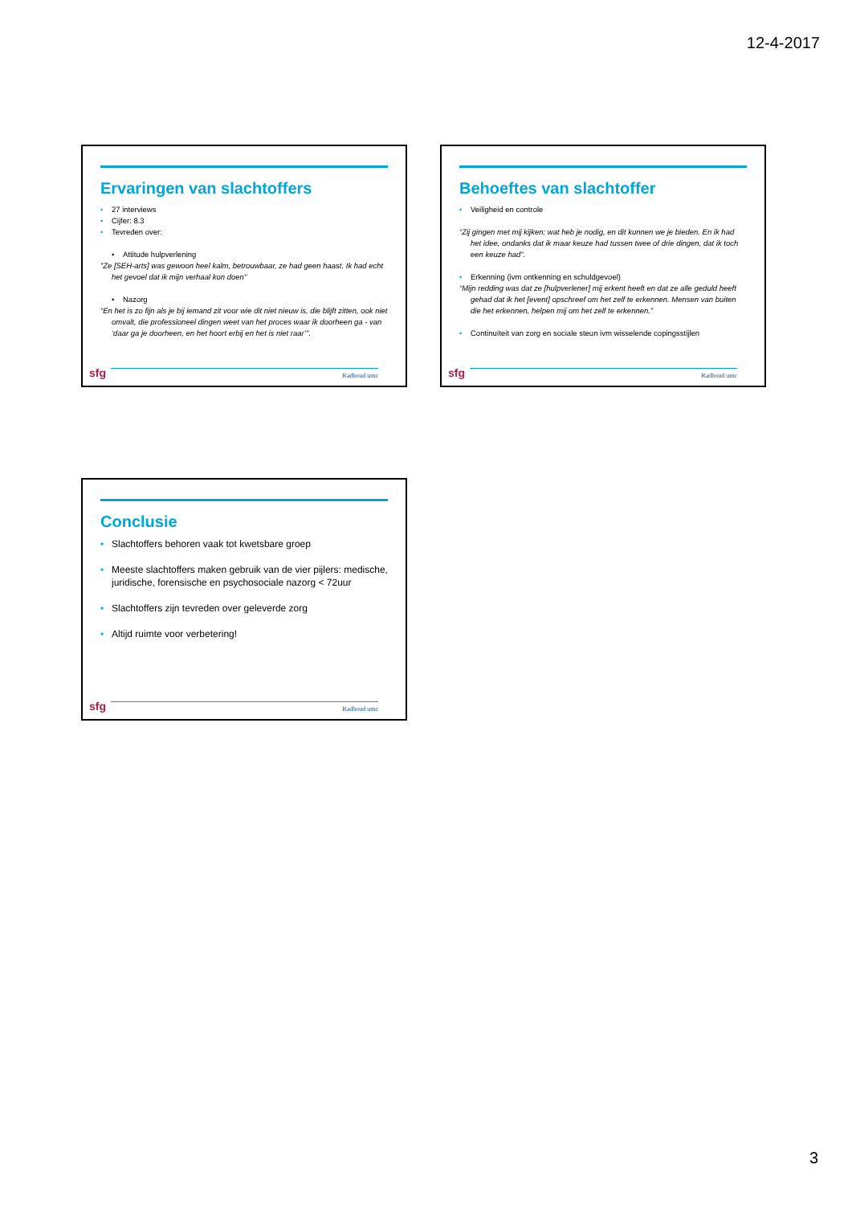12-4-2017
Ervaringen van slachtoffers
• 27 interviews
• Cijfer: 8.3
• Tevreden over:
• Attitude hulpverlening
”Ze [SEH-arts] was gewoon heel kalm, betrouwbaar, ze had geen haast. Ik had echt het gevoel dat ik mijn verhaal kon doen’’
• Nazorg
“En het is zo fijn als je bij iemand zit voor wie dit niet nieuw is, die blijft zitten, ook niet omvalt, die professioneel dingen weet van het proces waar ik doorheen ga - van ‘daar ga je doorheen, en het hoort erbij en het is niet raar’”.
sfg Radboud umc
Behoeftes van slachtoffer
• Veiligheid en controle
“Zij gingen met mij kijken: wat heb je nodig, en dit kunnen we je bieden. En ik had het idee, ondanks dat ik maar keuze had tussen twee of drie dingen, dat ik toch een keuze had”.
• Erkenning (ivm ontkenning en schuldgevoel)
“Mijn redding was dat ze [hulpverlener] mij erkent heeft en dat ze alle geduld heeft gehad dat ik het [event] opschreef om het zelf te erkennen. Mensen van buiten die het erkennen, helpen mij om het zelf te erkennen.”
• Continuïteit van zorg en sociale steun ivm wisselende copingsstijlen
sfg Radboud umc
Conclusie
• Slachtoffers behoren vaak tot kwetsbare groep
• Meeste slachtoffers maken gebruik van de vier pijlers: medische, juridische, forensische en psychosociale nazorg < 72uur
• Slachtoffers zijn tevreden over geleverde zorg
• Altijd ruimte voor verbetering!
sfg Radboud umc
3